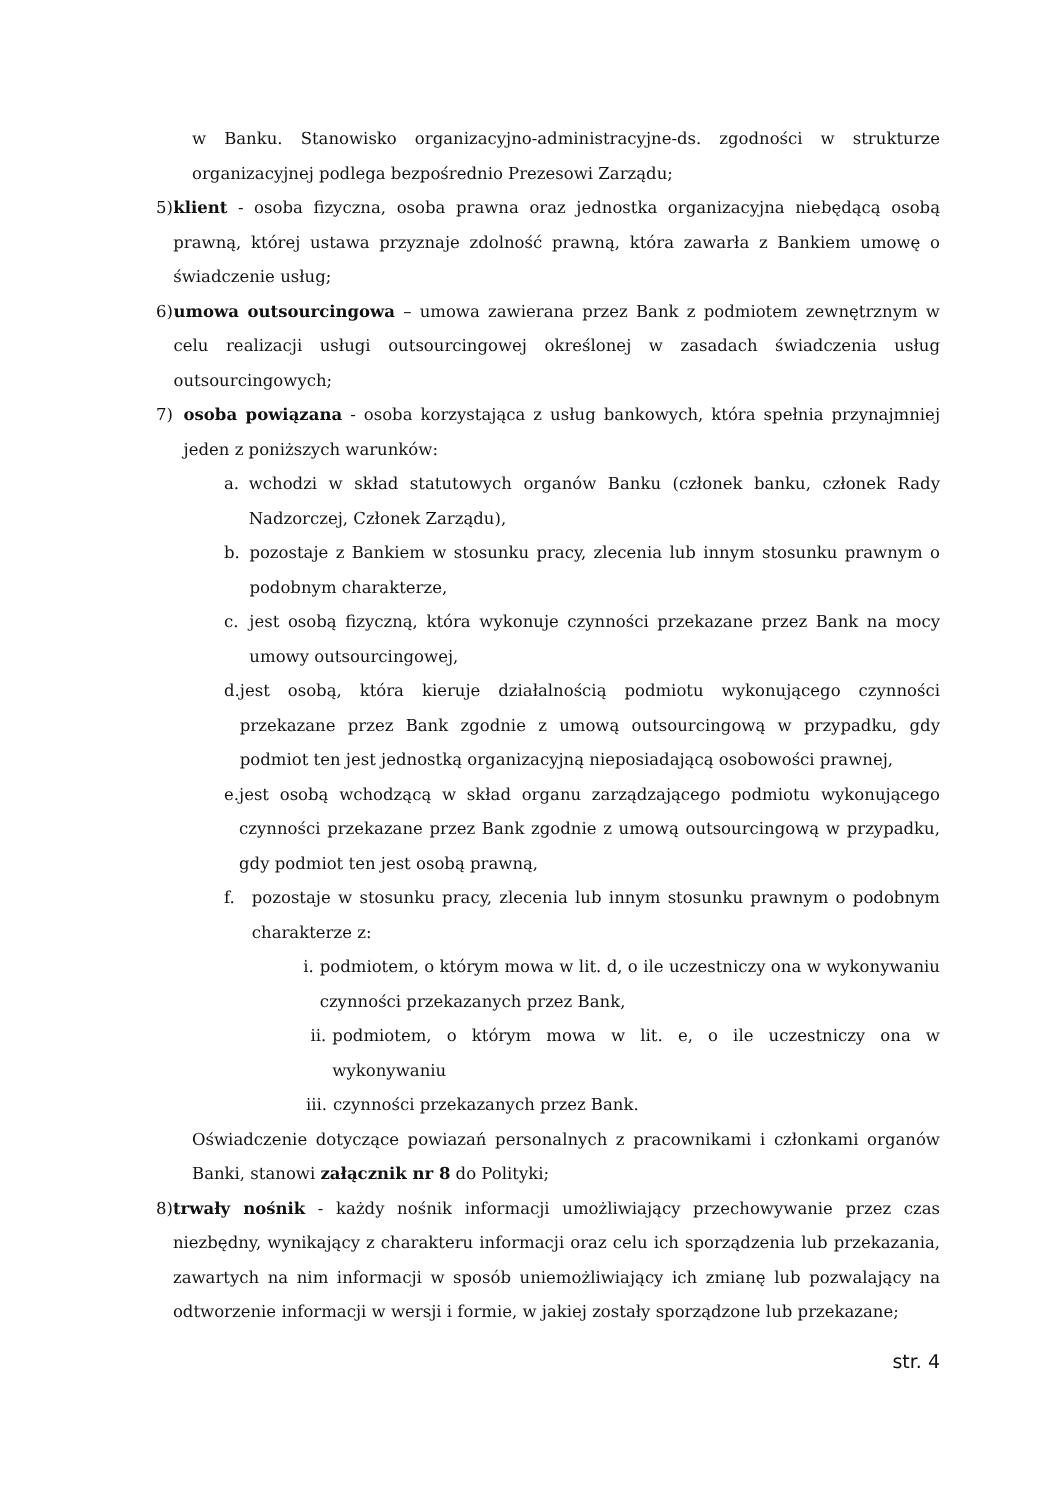w Banku. Stanowisko organizacyjno-administracyjne-ds. zgodności w strukturze organizacyjnej podlega bezpośrednio Prezesowi Zarządu;
5) klient - osoba fizyczna, osoba prawna oraz jednostka organizacyjna niebędącą osobą prawną, której ustawa przyznaje zdolność prawną, która zawarła z Bankiem umowę o świadczenie usług;
6) umowa outsourcingowa – umowa zawierana przez Bank z podmiotem zewnętrznym w celu realizacji usługi outsourcingowej określonej w zasadach świadczenia usług outsourcingowych;
7) osoba powiązana - osoba korzystająca z usług bankowych, która spełnia przynajmniej jeden z poniższych warunków:
a. wchodzi w skład statutowych organów Banku (członek banku, członek Rady Nadzorczej, Członek Zarządu),
b. pozostaje z Bankiem w stosunku pracy, zlecenia lub innym stosunku prawnym o podobnym charakterze,
c. jest osobą fizyczną, która wykonuje czynności przekazane przez Bank na mocy umowy outsourcingowej,
d. jest osobą, która kieruje działalnością podmiotu wykonującego czynności przekazane przez Bank zgodnie z umową outsourcingową w przypadku, gdy podmiot ten jest jednostką organizacyjną nieposiadającą osobowości prawnej,
e. jest osobą wchodzącą w skład organu zarządzającego podmiotu wykonującego czynności przekazane przez Bank zgodnie z umową outsourcingową w przypadku, gdy podmiot ten jest osobą prawną,
f. pozostaje w stosunku pracy, zlecenia lub innym stosunku prawnym o podobnym charakterze z:
i. podmiotem, o którym mowa w lit. d, o ile uczestniczy ona w wykonywaniu czynności przekazanych przez Bank,
ii. podmiotem, o którym mowa w lit. e, o ile uczestniczy ona w wykonywaniu
iii. czynności przekazanych przez Bank.
Oświadczenie dotyczące powiazań personalnych z pracownikami i członkami organów Banki, stanowi załącznik nr 8 do Polityki;
8) trwały nośnik - każdy nośnik informacji umożliwiający przechowywanie przez czas niezbędny, wynikający z charakteru informacji oraz celu ich sporządzenia lub przekazania, zawartych na nim informacji w sposób uniemożliwiający ich zmianę lub pozwalający na odtworzenie informacji w wersji i formie, w jakiej zostały sporządzone lub przekazane;
str. 4